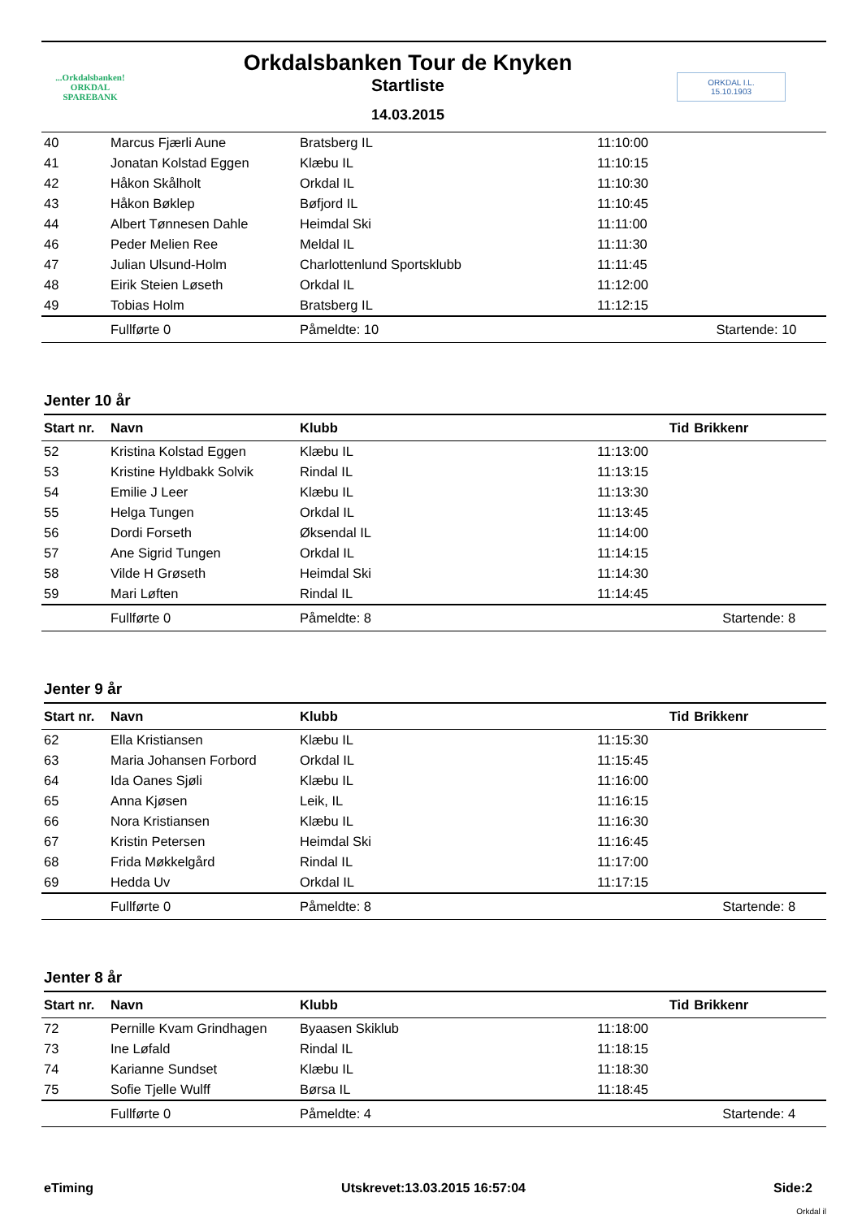...Orkdalsbanken!
ORKDAL
SPAREBANK
Orkdalsbanken Tour de Knyken
Startliste
14.03.2015
ORKDAL I.L.
15.10.1903
| 40 | Marcus Fjærli Aune | Bratsberg IL | 11:10:00 | |
| 41 | Jonatan Kolstad Eggen | Klæbu IL | 11:10:15 | |
| 42 | Håkon Skålholt | Orkdal IL | 11:10:30 | |
| 43 | Håkon Bøklep | Bøfjord IL | 11:10:45 | |
| 44 | Albert Tønnesen Dahle | Heimdal Ski | 11:11:00 | |
| 46 | Peder Melien Ree | Meldal IL | 11:11:30 | |
| 47 | Julian Ulsund-Holm | Charlottenlund Sportsklubb | 11:11:45 | |
| 48 | Eirik Steien Løseth | Orkdal IL | 11:12:00 | |
| 49 | Tobias Holm | Bratsberg IL | 11:12:15 | |
| | Fullførte 0 | Påmeldte: 10 | | Startende: 10 |
Jenter 10 år
| Start nr. | Navn | Klubb | Tid | Brikkenr |
| --- | --- | --- | --- | --- |
| 52 | Kristina Kolstad Eggen | Klæbu IL | 11:13:00 | |
| 53 | Kristine Hyldbakk Solvik | Rindal IL | 11:13:15 | |
| 54 | Emilie J Leer | Klæbu IL | 11:13:30 | |
| 55 | Helga Tungen | Orkdal IL | 11:13:45 | |
| 56 | Dordi Forseth | Øksendal IL | 11:14:00 | |
| 57 | Ane Sigrid Tungen | Orkdal IL | 11:14:15 | |
| 58 | Vilde H Grøseth | Heimdal Ski | 11:14:30 | |
| 59 | Mari Løften | Rindal IL | 11:14:45 | |
| | Fullførte 0 | Påmeldte: 8 | | Startende: 8 |
Jenter 9 år
| Start nr. | Navn | Klubb | Tid | Brikkenr |
| --- | --- | --- | --- | --- |
| 62 | Ella Kristiansen | Klæbu IL | 11:15:30 | |
| 63 | Maria Johansen Forbord | Orkdal IL | 11:15:45 | |
| 64 | Ida Oanes Sjøli | Klæbu IL | 11:16:00 | |
| 65 | Anna Kjøsen | Leik, IL | 11:16:15 | |
| 66 | Nora Kristiansen | Klæbu IL | 11:16:30 | |
| 67 | Kristin Petersen | Heimdal Ski | 11:16:45 | |
| 68 | Frida Møkkelgård | Rindal IL | 11:17:00 | |
| 69 | Hedda Uv | Orkdal IL | 11:17:15 | |
| | Fullførte 0 | Påmeldte: 8 | | Startende: 8 |
Jenter 8 år
| Start nr. | Navn | Klubb | Tid | Brikkenr |
| --- | --- | --- | --- | --- |
| 72 | Pernille Kvam Grindhagen | Byaasen Skiklub | 11:18:00 | |
| 73 | Ine Løfald | Rindal IL | 11:18:15 | |
| 74 | Karianne Sundset | Klæbu IL | 11:18:30 | |
| 75 | Sofie Tjelle Wulff | Børsa IL | 11:18:45 | |
| | Fullførte 0 | Påmeldte: 4 | | Startende: 4 |
eTiming Utskrevet:13.03.2015 16:57:04 Side:2
Orkdal il